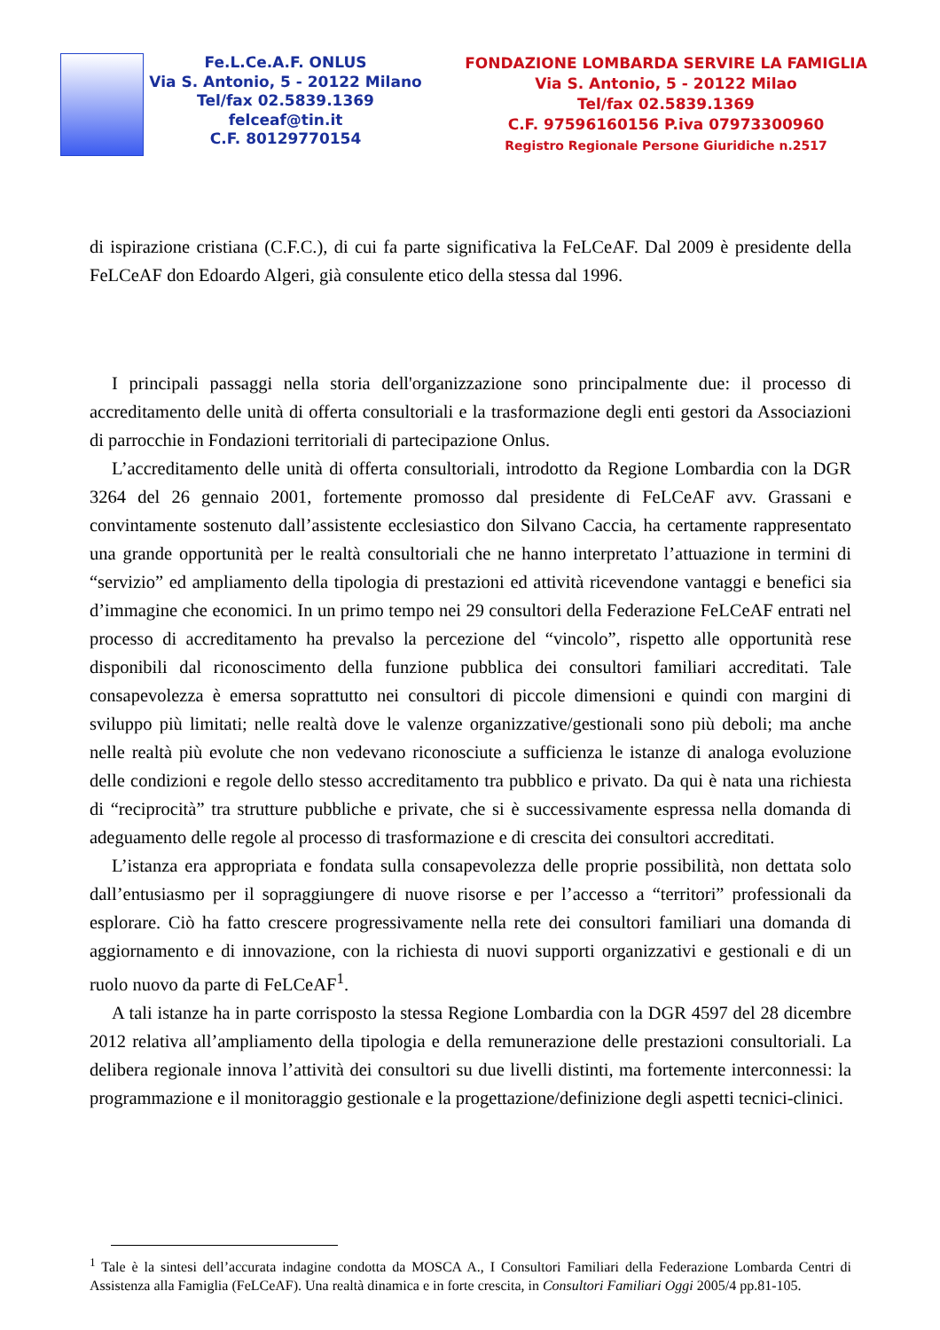Fe.L.Ce.A.F. ONLUS
Via S. Antonio, 5 - 20122 Milano
Tel/fax 02.5839.1369
felceaf@tin.it
C.F. 80129770154
FONDAZIONE LOMBARDA SERVIRE LA FAMIGLIA
Via S. Antonio, 5 - 20122 Milao
Tel/fax 02.5839.1369
C.F. 97596160156 P.iva 07973300960
Registro Regionale Persone Giuridiche n.2517
di ispirazione cristiana (C.F.C.), di cui fa parte significativa la FeLCeAF. Dal 2009 è presidente della FeLCeAF don Edoardo Algeri, già consulente etico della stessa dal 1996.
I principali passaggi nella storia dell'organizzazione sono principalmente due: il processo di accreditamento delle unità di offerta consultoriali e la trasformazione degli enti gestori da Associazioni di parrocchie in Fondazioni territoriali di partecipazione Onlus.
L’accreditamento delle unità di offerta consultoriali, introdotto da Regione Lombardia con la DGR 3264 del 26 gennaio 2001, fortemente promosso dal presidente di FeLCeAF avv. Grassani e convintamente sostenuto dall’assistente ecclesiastico don Silvano Caccia, ha certamente rappresentato una grande opportunità per le realtà consultoriali che ne hanno interpretato l’attuazione in termini di “servizio” ed ampliamento della tipologia di prestazioni ed attività ricevendone vantaggi e benefici sia d’immagine che economici. In un primo tempo nei 29 consultori della Federazione FeLCeAF entrati nel processo di accreditamento ha prevalso la percezione del “vincolo”, rispetto alle opportunità rese disponibili dal riconoscimento della funzione pubblica dei consultori familiari accreditati. Tale consapevolezza è emersa soprattutto nei consultori di piccole dimensioni e quindi con margini di sviluppo più limitati; nelle realtà dove le valenze organizzative/gestionali sono più deboli; ma anche nelle realtà più evolute che non vedevano riconosciute a sufficienza le istanze di analoga evoluzione delle condizioni e regole dello stesso accreditamento tra pubblico e privato. Da qui è nata una richiesta di “reciprocità” tra strutture pubbliche e private, che si è successivamente espressa nella domanda di adeguamento delle regole al processo di trasformazione e di crescita dei consultori accreditati.
L’istanza era appropriata e fondata sulla consapevolezza delle proprie possibilità, non dettata solo dall’entusiasmo per il sopraggiungere di nuove risorse e per l’accesso a “territori” professionali da esplorare. Ciò ha fatto crescere progressivamente nella rete dei consultori familiari una domanda di aggiornamento e di innovazione, con la richiesta di nuovi supporti organizzativi e gestionali e di un ruolo nuovo da parte di FeLCeAF<sup>1</sup>.
A tali istanze ha in parte corrisposto la stessa Regione Lombardia con la DGR 4597 del 28 dicembre 2012 relativa all’ampliamento della tipologia e della remunerazione delle prestazioni consultoriali. La delibera regionale innova l’attività dei consultori su due livelli distinti, ma fortemente interconnessi: la programmazione e il monitoraggio gestionale e la progettazione/definizione degli aspetti tecnici-clinici.
<sup>1</sup> Tale è la sintesi dell’accurata indagine condotta da MOSCA A., I Consultori Familiari della Federazione Lombarda Centri di Assistenza alla Famiglia (FeLCeAF). Una realtà dinamica e in forte crescita, in Consultori Familiari Oggi 2005/4 pp.81-105.